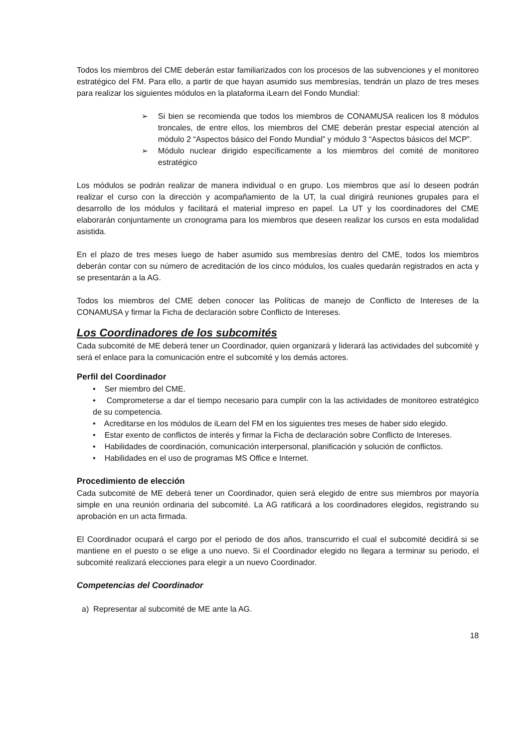Todos los miembros del CME deberán estar familiarizados con los procesos de las subvenciones y el monitoreo estratégico del FM. Para ello, a partir de que hayan asumido sus membresías, tendrán un plazo de tres meses para realizar los siguientes módulos en la plataforma iLearn del Fondo Mundial:
➢ Si bien se recomienda que todos los miembros de CONAMUSA realicen los 8 módulos troncales, de entre ellos, los miembros del CME deberán prestar especial atención al módulo 2 “Aspectos básico del Fondo Mundial” y módulo 3 “Aspectos básicos del MCP”.
➢ Módulo nuclear dirigido específicamente a los miembros del comité de monitoreo estratégico
Los módulos se podrán realizar de manera individual o en grupo. Los miembros que así lo deseen podrán realizar el curso con la dirección y acompañamiento de la UT, la cual dirigirá reuniones grupales para el desarrollo de los módulos y facilitará el material impreso en papel. La UT y los coordinadores del CME elaborarán conjuntamente un cronograma para los miembros que deseen realizar los cursos en esta modalidad asistida.
En el plazo de tres meses luego de haber asumido sus membresías dentro del CME, todos los miembros deberán contar con su número de acreditación de los cinco módulos, los cuales quedarán registrados en acta y se presentarán a la AG.
Todos los miembros del CME deben conocer las Políticas de manejo de Conflicto de Intereses de la CONAMUSA y firmar la Ficha de declaración sobre Conflicto de Intereses.
Los Coordinadores de los subcomités
Cada subcomité de ME deberá tener un Coordinador, quien organizará y liderará las actividades del subcomité y será el enlace para la comunicación entre el subcomité y los demás actores.
Perfil del Coordinador
• Ser miembro del CME.
• Comprometerse a dar el tiempo necesario para cumplir con la las actividades de monitoreo estratégico de su competencia.
• Acreditarse en los módulos de iLearn del FM en los siguientes tres meses de haber sido elegido.
• Estar exento de conflictos de interés y firmar la Ficha de declaración sobre Conflicto de Intereses.
• Habilidades de coordinación, comunicación interpersonal, planificación y solución de conflictos.
• Habilidades en el uso de programas MS Office e Internet.
Procedimiento de elección
Cada subcomité de ME deberá tener un Coordinador, quien será elegido de entre sus miembros por mayoría simple en una reunión ordinaria del subcomité. La AG ratificará a los coordinadores elegidos, registrando su aprobación en un acta firmada.
El Coordinador ocupará el cargo por el periodo de dos años, transcurrido el cual el subcomité decidirá si se mantiene en el puesto o se elige a uno nuevo. Si el Coordinador elegido no llegara a terminar su periodo, el subcomité realizará elecciones para elegir a un nuevo Coordinador.
Competencias del Coordinador
a) Representar al subcomité de ME ante la AG.
18